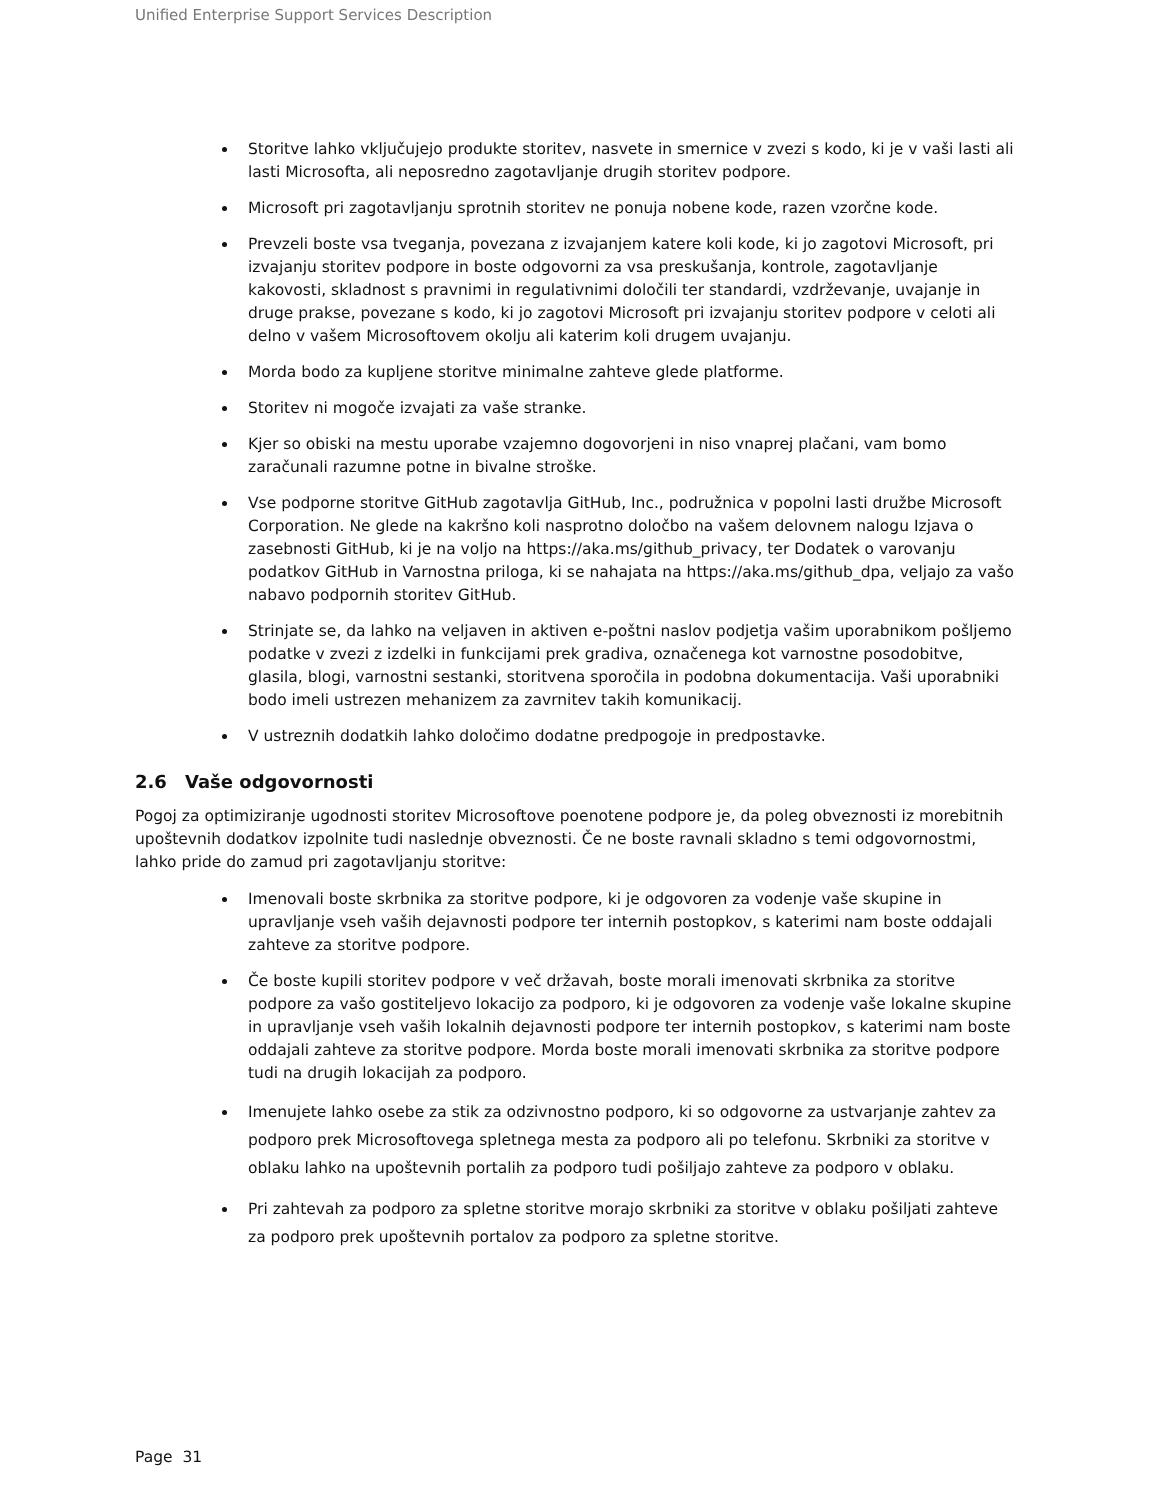Unified Enterprise Support Services Description
Storitve lahko vključujejo produkte storitev, nasvete in smernice v zvezi s kodo, ki je v vaši lasti ali lasti Microsofta, ali neposredno zagotavljanje drugih storitev podpore.
Microsoft pri zagotavljanju sprotnih storitev ne ponuja nobene kode, razen vzorčne kode.
Prevzeli boste vsa tveganja, povezana z izvajanjem katere koli kode, ki jo zagotovi Microsoft, pri izvajanju storitev podpore in boste odgovorni za vsa preskušanja, kontrole, zagotavljanje kakovosti, skladnost s pravnimi in regulativnimi določili ter standardi, vzdrževanje, uvajanje in druge prakse, povezane s kodo, ki jo zagotovi Microsoft pri izvajanju storitev podpore v celoti ali delno v vašem Microsoftovem okolju ali katerim koli drugem uvajanju.
Morda bodo za kupljene storitve minimalne zahteve glede platforme.
Storitev ni mogoče izvajati za vaše stranke.
Kjer so obiski na mestu uporabe vzajemno dogovorjeni in niso vnaprej plačani, vam bomo zaračunali razumne potne in bivalne stroške.
Vse podporne storitve GitHub zagotavlja GitHub, Inc., podružnica v popolni lasti družbe Microsoft Corporation. Ne glede na kakršno koli nasprotno določbo na vašem delovnem nalogu Izjava o zasebnosti GitHub, ki je na voljo na https://aka.ms/github_privacy, ter Dodatek o varovanju podatkov GitHub in Varnostna priloga, ki se nahajata na https://aka.ms/github_dpa, veljajo za vašo nabavo podpornih storitev GitHub.
Strinjate se, da lahko na veljaven in aktiven e-poštni naslov podjetja vašim uporabnikom pošljemo podatke v zvezi z izdelki in funkcijami prek gradiva, označenega kot varnostne posodobitve, glasila, blogi, varnostni sestanki, storitvena sporočila in podobna dokumentacija. Vaši uporabniki bodo imeli ustrezen mehanizem za zavrnitev takih komunikacij.
V ustreznih dodatkih lahko določimo dodatne predpogoje in predpostavke.
2.6 Vaše odgovornosti
Pogoj za optimiziranje ugodnosti storitev Microsoftove poenotene podpore je, da poleg obveznosti iz morebitnih upoštevnih dodatkov izpolnite tudi naslednje obveznosti. Če ne boste ravnali skladno s temi odgovornostmi, lahko pride do zamud pri zagotavljanju storitve:
Imenovali boste skrbnika za storitve podpore, ki je odgovoren za vodenje vaše skupine in upravljanje vseh vaših dejavnosti podpore ter internih postopkov, s katerimi nam boste oddajali zahteve za storitve podpore.
Če boste kupili storitev podpore v več državah, boste morali imenovati skrbnika za storitve podpore za vašo gostiteljevo lokacijo za podporo, ki je odgovoren za vodenje vaše lokalne skupine in upravljanje vseh vaših lokalnih dejavnosti podpore ter internih postopkov, s katerimi nam boste oddajali zahteve za storitve podpore. Morda boste morali imenovati skrbnika za storitve podpore tudi na drugih lokacijah za podporo.
Imenujete lahko osebe za stik za odzivnostno podporo, ki so odgovorne za ustvarjanje zahtev za podporo prek Microsoftovega spletnega mesta za podporo ali po telefonu. Skrbniki za storitve v oblaku lahko na upoštevnih portalih za podporo tudi pošiljajo zahteve za podporo v oblaku.
Pri zahtevah za podporo za spletne storitve morajo skrbniki za storitve v oblaku pošiljati zahteve za podporo prek upoštevnih portalov za podporo za spletne storitve.
Page 31